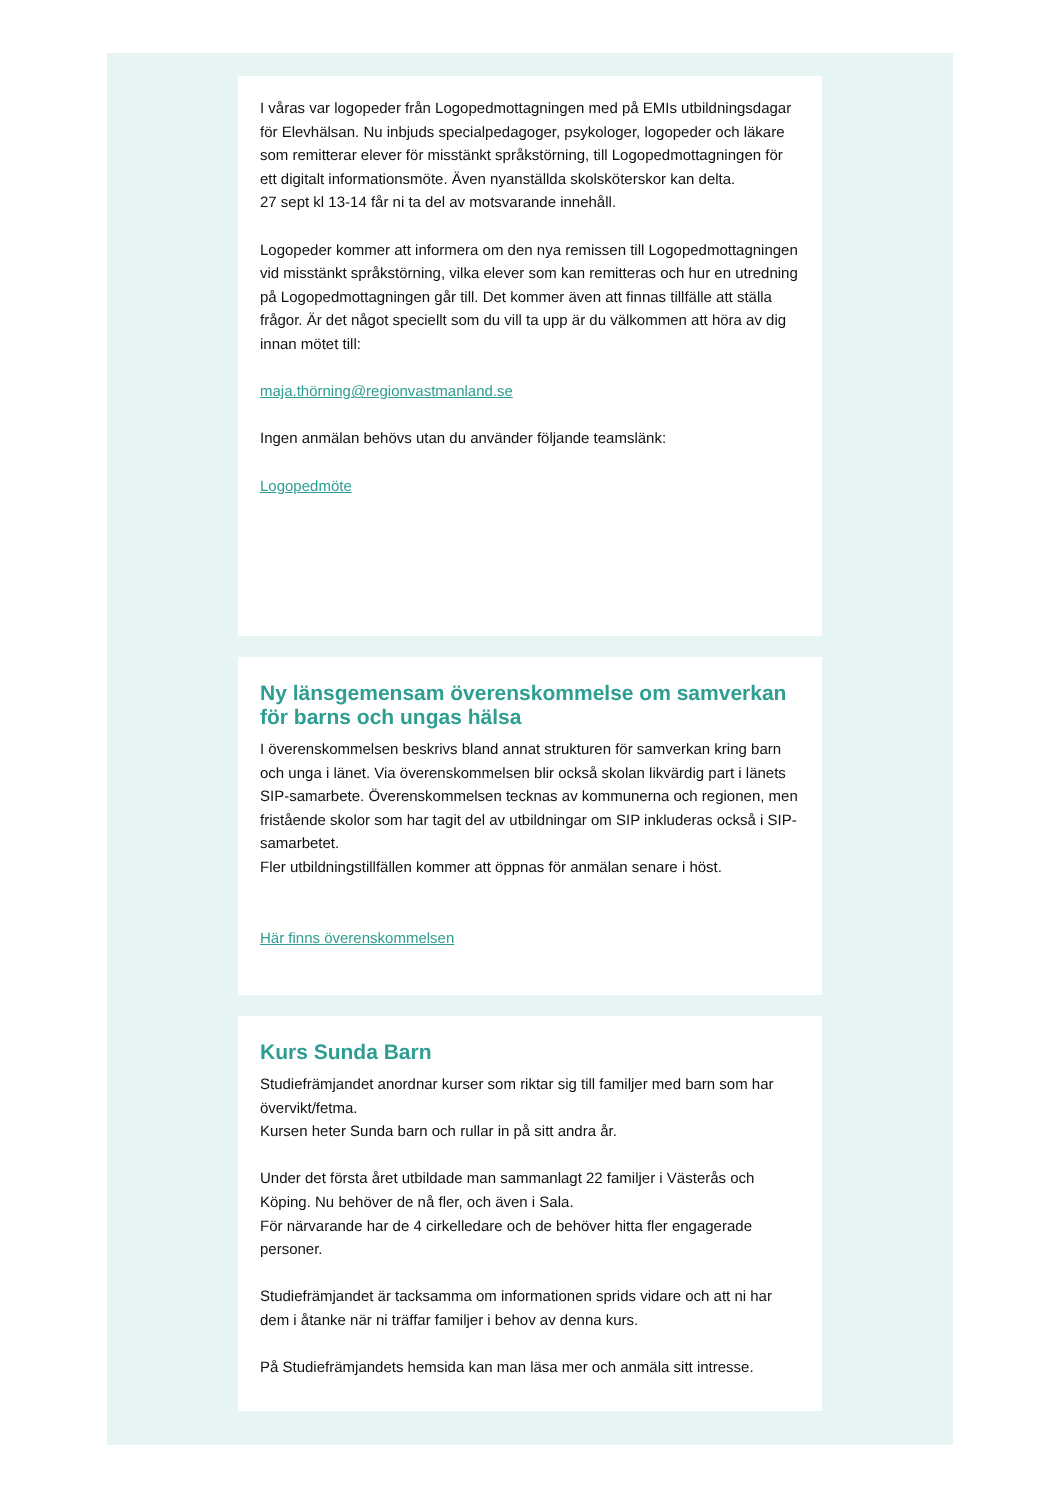I våras var logopeder från Logopedmottagningen med på EMIs utbildningsdagar för Elevhälsan. Nu inbjuds specialpedagoger, psykologer, logopeder och läkare som remitterar elever för misstänkt språkstörning, till Logopedmottagningen för ett digitalt informationsmöte. Även nyanställda skolsköterskor kan delta.
27 sept kl 13-14 får ni ta del av motsvarande innehåll.
Logopeder kommer att informera om den nya remissen till Logopedmottagningen vid misstänkt språkstörning, vilka elever som kan remitteras och hur en utredning på Logopedmottagningen går till. Det kommer även att finnas tillfälle att ställa frågor. Är det något speciellt som du vill ta upp är du välkommen att höra av dig innan mötet till:
maja.thörning@regionvastmanland.se
Ingen anmälan behövs utan du använder följande teamslänk:
Logopedmöte
Ny länsgemensam överenskommelse om samverkan för barns och ungas hälsa
I överenskommelsen beskrivs bland annat strukturen för samverkan kring barn och unga i länet. Via överenskommelsen blir också skolan likvärdig part i länets SIP-samarbete. Överenskommelsen tecknas av kommunerna och regionen, men fristående skolor som har tagit del av utbildningar om SIP inkluderas också i SIP-samarbetet.
Fler utbildningstillfällen kommer att öppnas för anmälan senare i höst.
Här finns överenskommelsen
Kurs Sunda Barn
Studiefrämjandet anordnar kurser som riktar sig till familjer med barn som har övervikt/fetma.
Kursen heter Sunda barn och rullar in på sitt andra år.
Under det första året utbildade man sammanlagt 22 familjer i Västerås och Köping. Nu behöver de nå fler, och även i Sala.
För närvarande har de 4 cirkelledare och de behöver hitta fler engagerade personer.
Studiefrämjandet är tacksamma om informationen sprids vidare och att ni har dem i åtanke när ni träffar familjer i behov av denna kurs.
På Studiefrämjandets hemsida kan man läsa mer och anmäla sitt intresse.